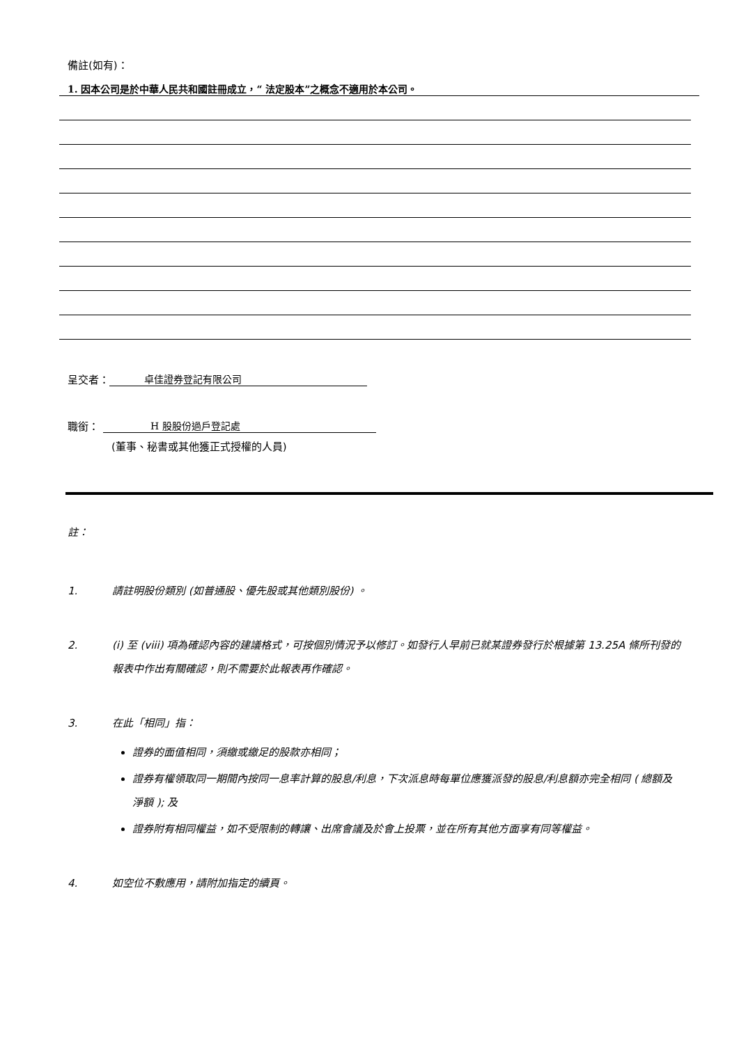備註(如有)：
1. 因本公司是於中華人民共和國註冊成立，“ 法定股本”之概念不適用於本公司。
呈交者： 卓佳證券登記有限公司
職銜： H 股股份過戶登記處
(董事、秘書或其他獲正式授權的人員)
註：
1. 請註明股份類別 (如普通股、優先股或其他類別股份) 。
2. (i) 至 (viii) 項為確認內容的建議格式，可按個別情況予以修訂。如發行人早前已就某證券發行於根據第 13.25A 條所刊發的報表中作出有關確認，則不需要於此報表再作確認。
3. 在此「相同」指：
證券的面值相同，須繳或繳足的股款亦相同；
證券有權領取同一期間內按同一息率計算的股息/利息，下次派息時每單位應獲派發的股息/利息額亦完全相同 ( 總額及淨額 ); 及
證券附有相同權益，如不受限制的轉讓、出席會議及於會上投票，並在所有其他方面享有同等權益。
4. 如空位不敷應用，請附加指定的續頁。